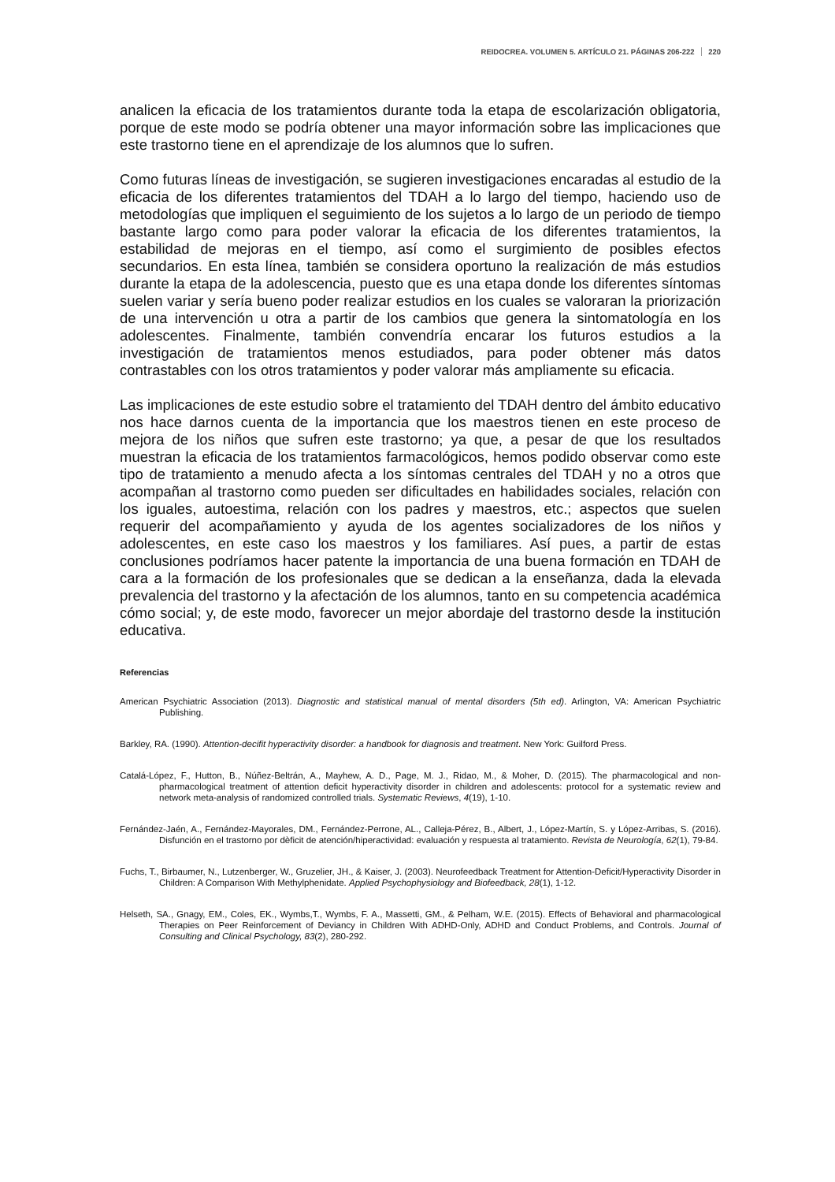REIDOCREA. VOLUMEN 5. ARTÍCULO 21. PÁGINAS 206-222 220
analicen la eficacia de los tratamientos durante toda la etapa de escolarización obligatoria, porque de este modo se podría obtener una mayor información sobre las implicaciones que este trastorno tiene en el aprendizaje de los alumnos que lo sufren.
Como futuras líneas de investigación, se sugieren investigaciones encaradas al estudio de la eficacia de los diferentes tratamientos del TDAH a lo largo del tiempo, haciendo uso de metodologías que impliquen el seguimiento de los sujetos a lo largo de un periodo de tiempo bastante largo como para poder valorar la eficacia de los diferentes tratamientos, la estabilidad de mejoras en el tiempo, así como el surgimiento de posibles efectos secundarios. En esta línea, también se considera oportuno la realización de más estudios durante la etapa de la adolescencia, puesto que es una etapa donde los diferentes síntomas suelen variar y sería bueno poder realizar estudios en los cuales se valoraran la priorización de una intervención u otra a partir de los cambios que genera la sintomatología en los adolescentes. Finalmente, también convendría encarar los futuros estudios a la investigación de tratamientos menos estudiados, para poder obtener más datos contrastables con los otros tratamientos y poder valorar más ampliamente su eficacia.
Las implicaciones de este estudio sobre el tratamiento del TDAH dentro del ámbito educativo nos hace darnos cuenta de la importancia que los maestros tienen en este proceso de mejora de los niños que sufren este trastorno; ya que, a pesar de que los resultados muestran la eficacia de los tratamientos farmacológicos, hemos podido observar como este tipo de tratamiento a menudo afecta a los síntomas centrales del TDAH y no a otros que acompañan al trastorno como pueden ser dificultades en habilidades sociales, relación con los iguales, autoestima, relación con los padres y maestros, etc.; aspectos que suelen requerir del acompañamiento y ayuda de los agentes socializadores de los niños y adolescentes, en este caso los maestros y los familiares. Así pues, a partir de estas conclusiones podríamos hacer patente la importancia de una buena formación en TDAH de cara a la formación de los profesionales que se dedican a la enseñanza, dada la elevada prevalencia del trastorno y la afectación de los alumnos, tanto en su competencia académica cómo social; y, de este modo, favorecer un mejor abordaje del trastorno desde la institución educativa.
Referencias
American Psychiatric Association (2013). Diagnostic and statistical manual of mental disorders (5th ed). Arlington, VA: American Psychiatric Publishing.
Barkley, RA. (1990). Attention-decifit hyperactivity disorder: a handbook for diagnosis and treatment. New York: Guilford Press.
Catalá-López, F., Hutton, B., Núñez-Beltrán, A., Mayhew, A. D., Page, M. J., Ridao, M., & Moher, D. (2015). The pharmacological and non-pharmacological treatment of attention deficit hyperactivity disorder in children and adolescents: protocol for a systematic review and network meta-analysis of randomized controlled trials. Systematic Reviews, 4(19), 1-10.
Fernández-Jaén, A., Fernández-Mayorales, DM., Fernández-Perrone, AL., Calleja-Pérez, B., Albert, J., López-Martín, S. y López-Arribas, S. (2016). Disfunción en el trastorno por dèficit de atención/hiperactividad: evaluación y respuesta al tratamiento. Revista de Neurología, 62(1), 79-84.
Fuchs, T., Birbaumer, N., Lutzenberger, W., Gruzelier, JH., & Kaiser, J. (2003). Neurofeedback Treatment for Attention-Deficit/Hyperactivity Disorder in Children: A Comparison With Methylphenidate. Applied Psychophysiology and Biofeedback, 28(1), 1-12.
Helseth, SA., Gnagy, EM., Coles, EK., Wymbs,T., Wymbs, F. A., Massetti, GM., & Pelham, W.E. (2015). Effects of Behavioral and pharmacological Therapies on Peer Reinforcement of Deviancy in Children With ADHD-Only, ADHD and Conduct Problems, and Controls. Journal of Consulting and Clinical Psychology, 83(2), 280-292.